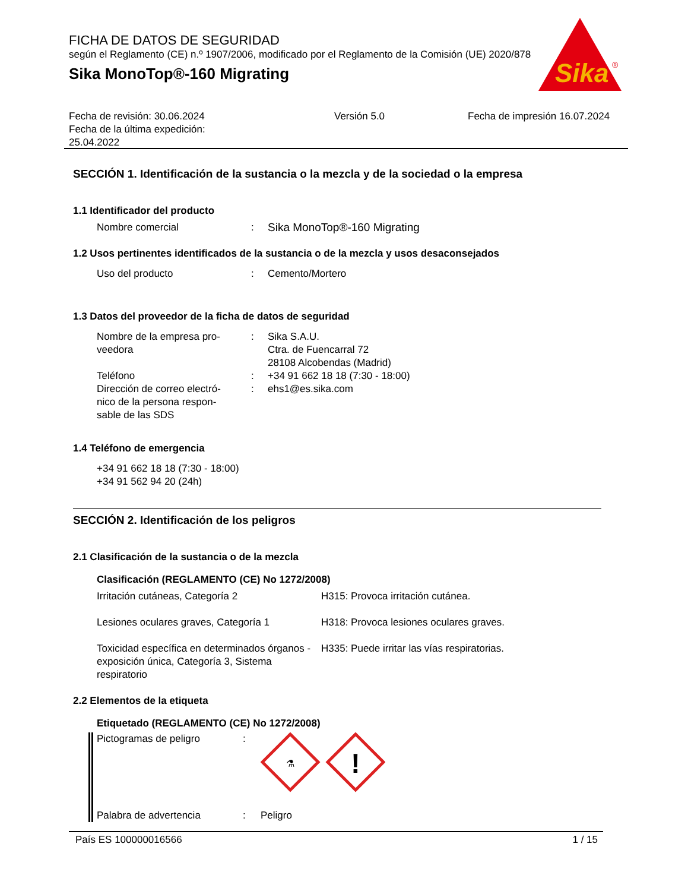FICHA DE DATOS DE SEGURIDAD
según el Reglamento (CE) n.º 1907/2006, modificado por el Reglamento de la Comisión (UE) 2020/878
Sika MonoTop®-160 Migrating
Sika
®
Fecha de revisión: 30.06.2024
Fecha de la última expedición:
25.04.2022
Versión 5.0 Fecha de impresión 16.07.2024
SECCIÓN 1. Identificación de la sustancia o la mezcla y de la sociedad o la empresa
1.1 Identificador del producto
Nombre comercial : Sika MonoTop®-160 Migrating
1.2 Usos pertinentes identificados de la sustancia o de la mezcla y usos desaconsejados
Uso del producto : Cemento/Mortero
1.3 Datos del proveedor de la ficha de datos de seguridad
Nombre de la empresa pro-
veedora
: Sika S.A.U.
Ctra. de Fuencarral 72
28108 Alcobendas (Madrid)
Teléfono : +34 91 662 18 18 (7:30 - 18:00)
Dirección de correo electró-
nico de la persona respon-
sable de las SDS
: ehs1@es.sika.com
1.4 Teléfono de emergencia
+34 91 662 18 18 (7:30 - 18:00)
+34 91 562 94 20 (24h)
SECCIÓN 2. Identificación de los peligros
2.1 Clasificación de la sustancia o de la mezcla
Clasificación (REGLAMENTO (CE) No 1272/2008)
Irritación cutáneas, Categoría 2 H315: Provoca irritación cutánea.
Lesiones oculares graves, Categoría 1 H318: Provoca lesiones oculares graves.
Toxicidad específica en determinados órganos - exposición única, Categoría 3, Sistema respiratorio
H335: Puede irritar las vías respiratorias.
2.2 Elementos de la etiqueta
Etiquetado (REGLAMENTO (CE) No 1272/2008)
Pictogramas de peligro :
⚗
!
Palabra de advertencia : Peligro
País ES 100000016566 1 / 15